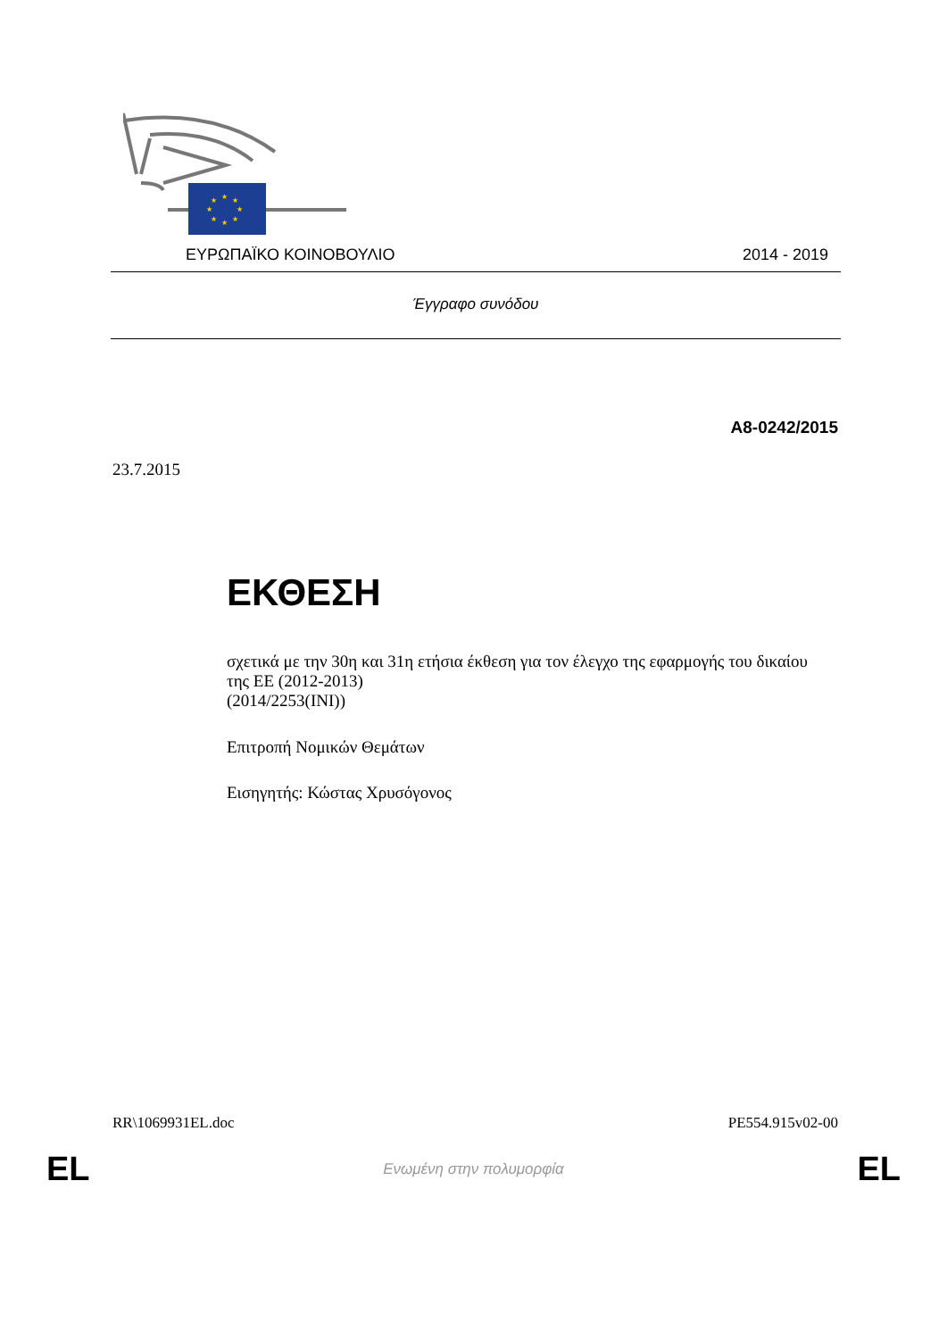★
★
★
★
★
★
★
★
ΕΥΡΩΠΑΪΚΟ ΚΟΙΝΟΒΟΥΛΙΟ 2014 - 2019
Έγγραφο συνόδου
A8-0242/2015
23.7.2015
ΕΚΘΕΣΗ
σχετικά με την 30η και 31η ετήσια έκθεση για τον έλεγχο της εφαρμογής του δικαίου της ΕΕ (2012-2013)
(2014/2253(INI))
Επιτροπή Νομικών Θεμάτων
Εισηγητής: Κώστας Χρυσόγονος
RR\1069931EL.doc PE554.915v02-00
EL Ενωμένη στην πολυμορφία EL